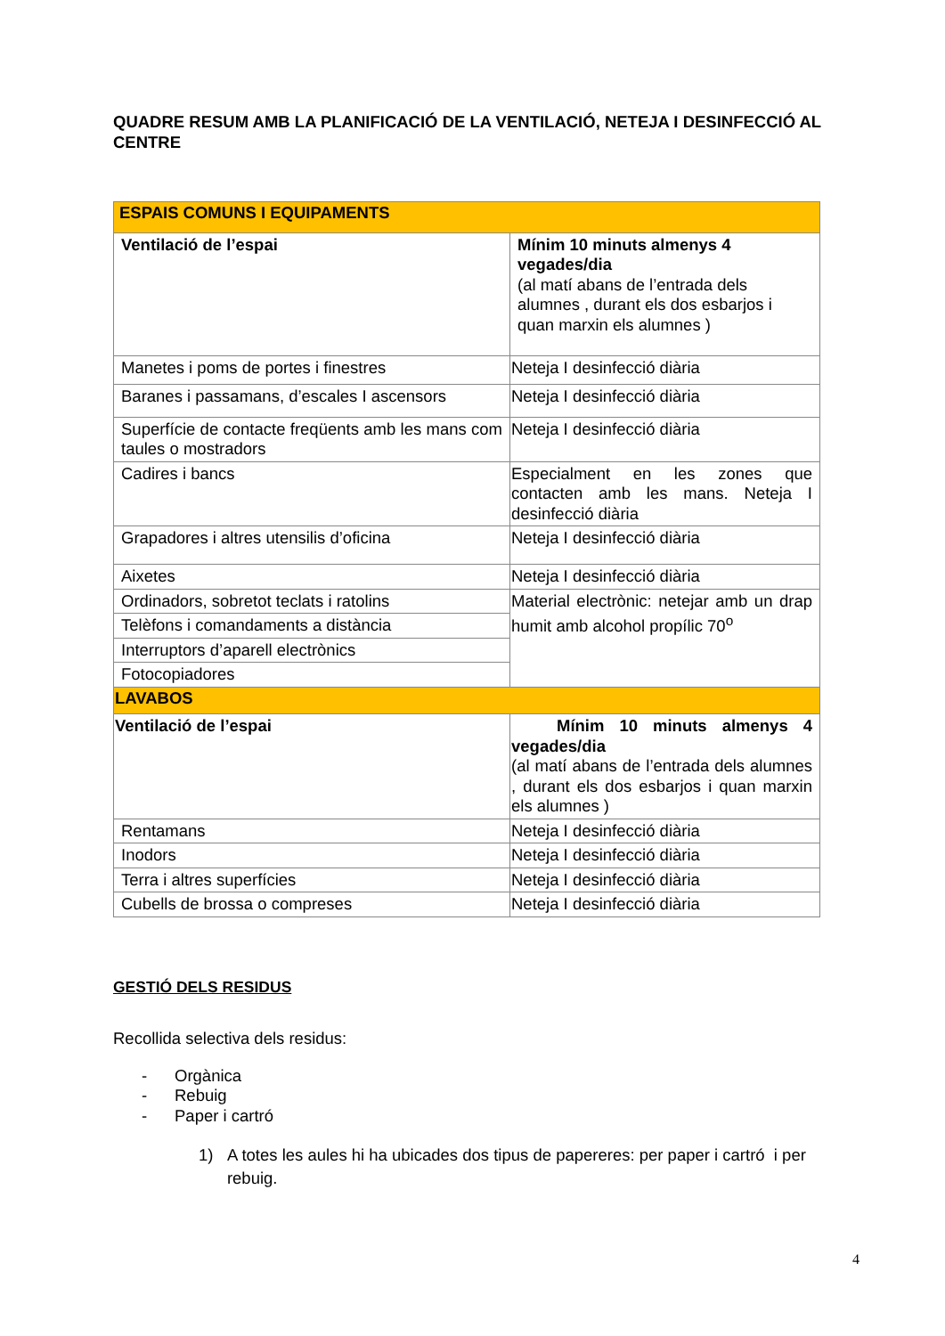QUADRE RESUM AMB LA PLANIFICACIÓ DE LA VENTILACIÓ, NETEJA I DESINFECCIÓ AL CENTRE
| ESPAIS COMUNS I EQUIPAMENTS | |
| Ventilació de l’espai | Mínim 10 minuts almenys 4 vegades/dia (al matí abans de l’entrada dels alumnes , durant els dos esbarjos i quan marxin els alumnes ) |
| Manetes i poms de portes i finestres | Neteja I desinfecció diària |
| Baranes i passamans, d’escales I ascensors | Neteja I desinfecció diària |
| Superfície de contacte freqüents amb les mans com taules o mostradors | Neteja I desinfecció diària |
| Cadires i bancs | Especialment en les zones que contacten amb les mans. Neteja I desinfecció diària |
| Grapadores i altres utensilis d’oficina | Neteja I desinfecció diària |
| Aixetes | Neteja I desinfecció diària |
| Ordinadors, sobretot teclats i ratolins | Material electrònic: netejar amb un drap humit amb alcohol propílic 70<sup>o</sup> |
| Telèfons i comandaments a distància | |
| Interruptors d’aparell electrònics | |
| Fotocopiadores | |
| LAVABOS | |
| Ventilació de l’espai | Mínim 10 minuts almenys 4 vegades/dia (al matí abans de l’entrada dels alumnes , durant els dos esbarjos i quan marxin els alumnes ) |
| Rentamans | Neteja I desinfecció diària |
| Inodors | Neteja I desinfecció diària |
| Terra i altres superfícies | Neteja I desinfecció diària |
| Cubells de brossa o compreses | Neteja I desinfecció diària |
GESTIÓ DELS RESIDUS
Recollida selectiva dels residus:
- Orgànica
- Rebuig
- Paper i cartró
1) A totes les aules hi ha ubicades dos tipus de papereres: per paper i cartró i per rebuig.
4